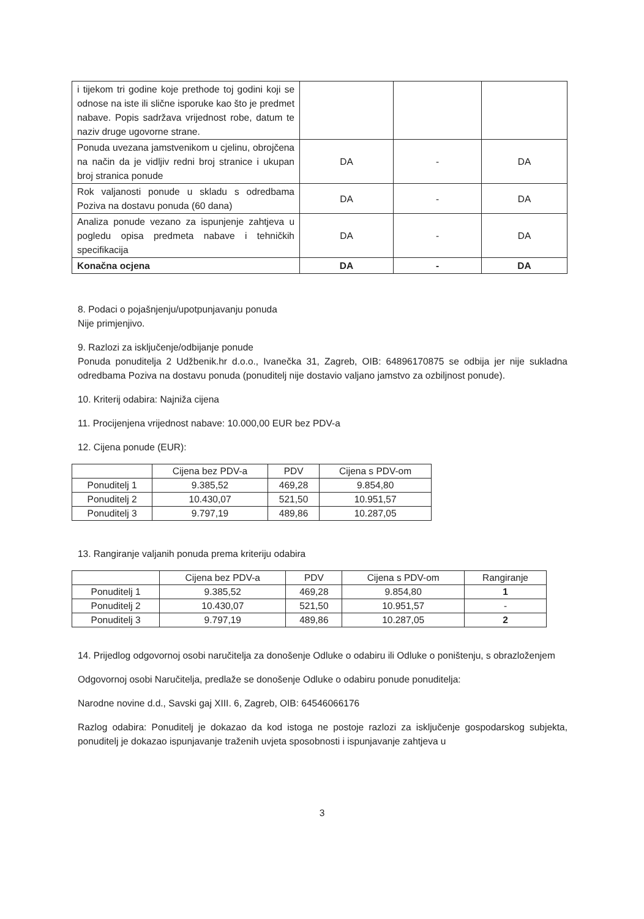| i tijekom tri godine koje prethode toj godini koji se odnose na iste ili slične isporuke kao što je predmet nabave. Popis sadržava vrijednost robe, datum te naziv druge ugovorne strane. | | | |
| Ponuda uvezana jamstvenikom u cjelinu, obrojčena na način da je vidljiv redni broj stranice i ukupan broj stranica ponude | DA | - | DA |
| Rok valjanosti ponude u skladu s odredbama Poziva na dostavu ponuda (60 dana) | DA | - | DA |
| Analiza ponude vezano za ispunjenje zahtjeva u pogledu opisa predmeta nabave i tehničkih specifikacija | DA | - | DA |
| Konačna ocjena | DA | - | DA |
8. Podaci o pojašnjenju/upotpunjavanju ponuda
Nije primjenjivo.
9. Razlozi za isključenje/odbijanje ponude
Ponuda ponuditelja 2 Udžbenik.hr d.o.o., Ivanečka 31, Zagreb, OIB: 64896170875 se odbija jer nije sukladna odredbama Poziva na dostavu ponuda (ponuditelj nije dostavio valjano jamstvo za ozbiljnost ponude).
10. Kriterij odabira: Najniža cijena
11. Procijenjena vrijednost nabave: 10.000,00 EUR bez PDV-a
12. Cijena ponude (EUR):
| | Cijena bez PDV-a | PDV | Cijena s PDV-om |
| --- | --- | --- | --- |
| Ponuditelj 1 | 9.385,52 | 469,28 | 9.854,80 |
| Ponuditelj 2 | 10.430,07 | 521,50 | 10.951,57 |
| Ponuditelj 3 | 9.797,19 | 489,86 | 10.287,05 |
13. Rangiranje valjanih ponuda prema kriteriju odabira
| | Cijena bez PDV-a | PDV | Cijena s PDV-om | Rangiranje |
| --- | --- | --- | --- | --- |
| Ponuditelj 1 | 9.385,52 | 469,28 | 9.854,80 | 1 |
| Ponuditelj 2 | 10.430,07 | 521,50 | 10.951,57 | - |
| Ponuditelj 3 | 9.797,19 | 489,86 | 10.287,05 | 2 |
14. Prijedlog odgovornoj osobi naručitelja za donošenje Odluke o odabiru ili Odluke o poništenju, s obrazloženjem
Odgovornoj osobi Naručitelja, predlaže se donošenje Odluke o odabiru ponude ponuditelja:
Narodne novine d.d., Savski gaj XIII. 6, Zagreb, OIB: 64546066176
Razlog odabira: Ponuditelj je dokazao da kod istoga ne postoje razlozi za isključenje gospodarskog subjekta, ponuditelj je dokazao ispunjavanje traženih uvjeta sposobnosti i ispunjavanje zahtjeva u
3